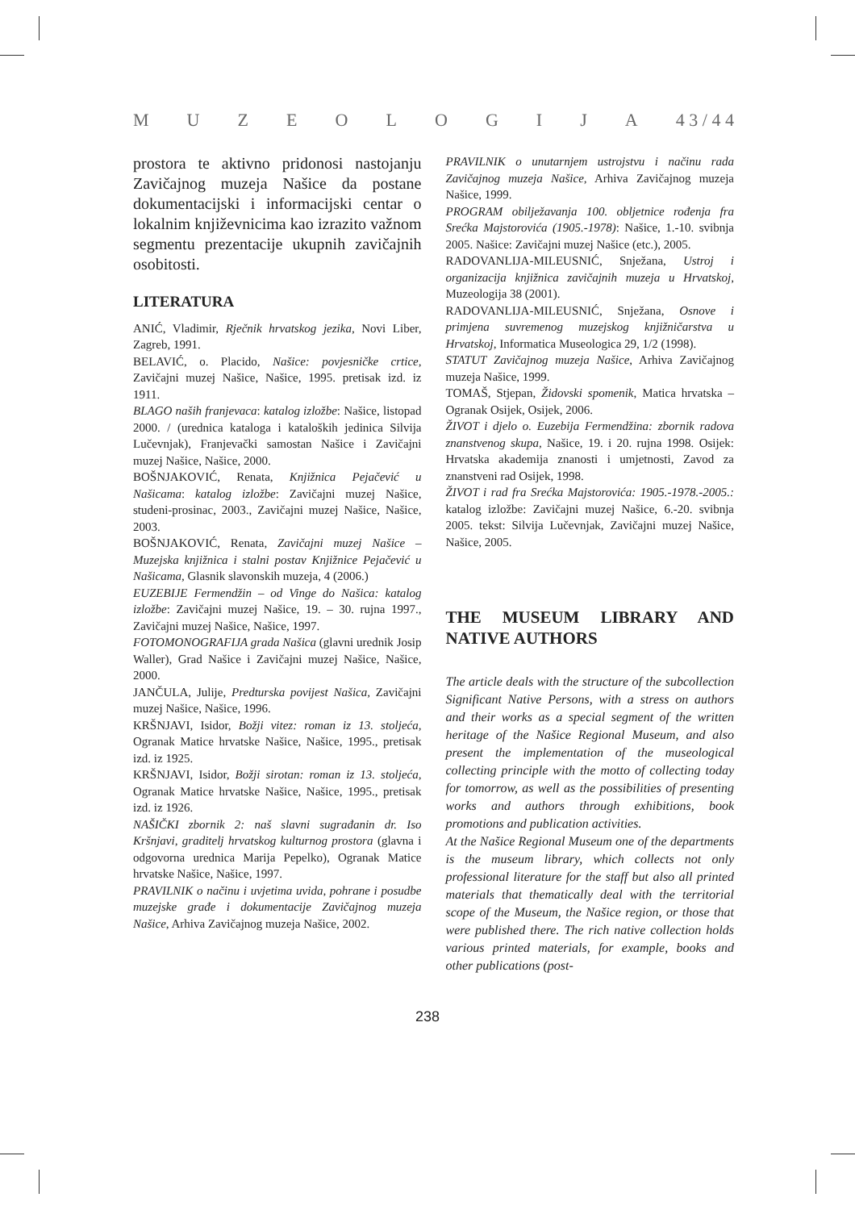MUZEOLOGIJA 4 3 / 4 4
prostora te aktivno pridonosi nastojanju Zavičajnog muzeja Našice da postane dokumentacijski i informacijski centar o lokalnim književnicima kao izrazito važnom segmentu prezentacije ukupnih zavičajnih osobitosti.
LITERATURA
ANIĆ, Vladimir, Rječnik hrvatskog jezika, Novi Liber, Zagreb, 1991.
BELAVIĆ, o. Placido, Našice: povjesničke crtice, Zavičajni muzej Našice, Našice, 1995. pretisak izd. iz 1911.
BLAGO naših franjevaca: katalog izložbe: Našice, listopad 2000. / (urednica kataloga i kataloških jedinica Silvija Lučevnjak), Franjevački samostan Našice i Zavičajni muzej Našice, Našice, 2000.
BOŠNJAKOVIĆ, Renata, Knjižnica Pejačević u Našicama: katalog izložbe: Zavičajni muzej Našice, studeni-prosinac, 2003., Zavičajni muzej Našice, Našice, 2003.
BOŠNJAKOVIĆ, Renata, Zavičajni muzej Našice – Muzejska knjižnica i stalni postav Knjižnice Pejačević u Našicama, Glasnik slavonskih muzeja, 4 (2006.)
EUZEBIJE Fermendžin – od Vinge do Našica: katalog izložbe: Zavičajni muzej Našice, 19. – 30. rujna 1997., Zavičajni muzej Našice, Našice, 1997.
FOTOMONOGRAFIJA grada Našica (glavni urednik Josip Waller), Grad Našice i Zavičajni muzej Našice, Našice, 2000.
JANČULA, Julije, Predturska povijest Našica, Zavičajni muzej Našice, Našice, 1996.
KRŠNJAVI, Isidor, Božji vitez: roman iz 13. stoljeća, Ogranak Matice hrvatske Našice, Našice, 1995., pretisak izd. iz 1925.
KRŠNJAVI, Isidor, Božji sirotan: roman iz 13. stoljeća, Ogranak Matice hrvatske Našice, Našice, 1995., pretisak izd. iz 1926.
NAŠIČKI zbornik 2: naš slavni sugrađanin dr. Iso Kršnjavi, graditelj hrvatskog kulturnog prostora (glavna i odgovorna urednica Marija Pepelko), Ogranak Matice hrvatske Našice, Našice, 1997.
PRAVILNIK o načinu i uvjetima uvida, pohrane i posudbe muzejske građe i dokumentacije Zavičajnog muzeja Našice, Arhiva Zavičajnog muzeja Našice, 2002.
PRAVILNIK o unutarnjem ustrojstvu i načinu rada Zavičajnog muzeja Našice, Arhiva Zavičajnog muzeja Našice, 1999.
PROGRAM obilježavanja 100. obljetnice rođenja fra Srećka Majstorovića (1905.-1978): Našice, 1.-10. svibnja 2005. Našice: Zavičajni muzej Našice (etc.), 2005.
RADOVANLIJA-MILEUSNIĆ, Snježana, Ustroj i organizacija knjižnica zavičajnih muzeja u Hrvatskoj, Muzeologija 38 (2001).
RADOVANLIJA-MILEUSNIĆ, Snježana, Osnove i primjena suvremenog muzejskog knjižničarstva u Hrvatskoj, Informatica Museologica 29, 1/2 (1998).
STATUT Zavičajnog muzeja Našice, Arhiva Zavičajnog muzeja Našice, 1999.
TOMAŠ, Stjepan, Židovski spomenik, Matica hrvatska – Ogranak Osijek, Osijek, 2006.
ŽIVOT i djelo o. Euzebija Fermendžina: zbornik radova znanstvenog skupa, Našice, 19. i 20. rujna 1998. Osijek: Hrvatska akademija znanosti i umjetnosti, Zavod za znanstveni rad Osijek, 1998.
ŽIVOT i rad fra Srećka Majstorovića: 1905.-1978.-2005.: katalog izložbe: Zavičajni muzej Našice, 6.-20. svibnja 2005. tekst: Silvija Lučevnjak, Zavičajni muzej Našice, Našice, 2005.
THE MUSEUM LIBRARY AND NATIVE AUTHORS
The article deals with the structure of the subcollection Significant Native Persons, with a stress on authors and their works as a special segment of the written heritage of the Našice Regional Museum, and also present the implementation of the museological collecting principle with the motto of collecting today for tomorrow, as well as the possibilities of presenting works and authors through exhibitions, book promotions and publication activities.
At the Našice Regional Museum one of the departments is the museum library, which collects not only professional literature for the staff but also all printed materials that thematically deal with the territorial scope of the Museum, the Našice region, or those that were published there. The rich native collection holds various printed materials, for example, books and other publications (post-
238